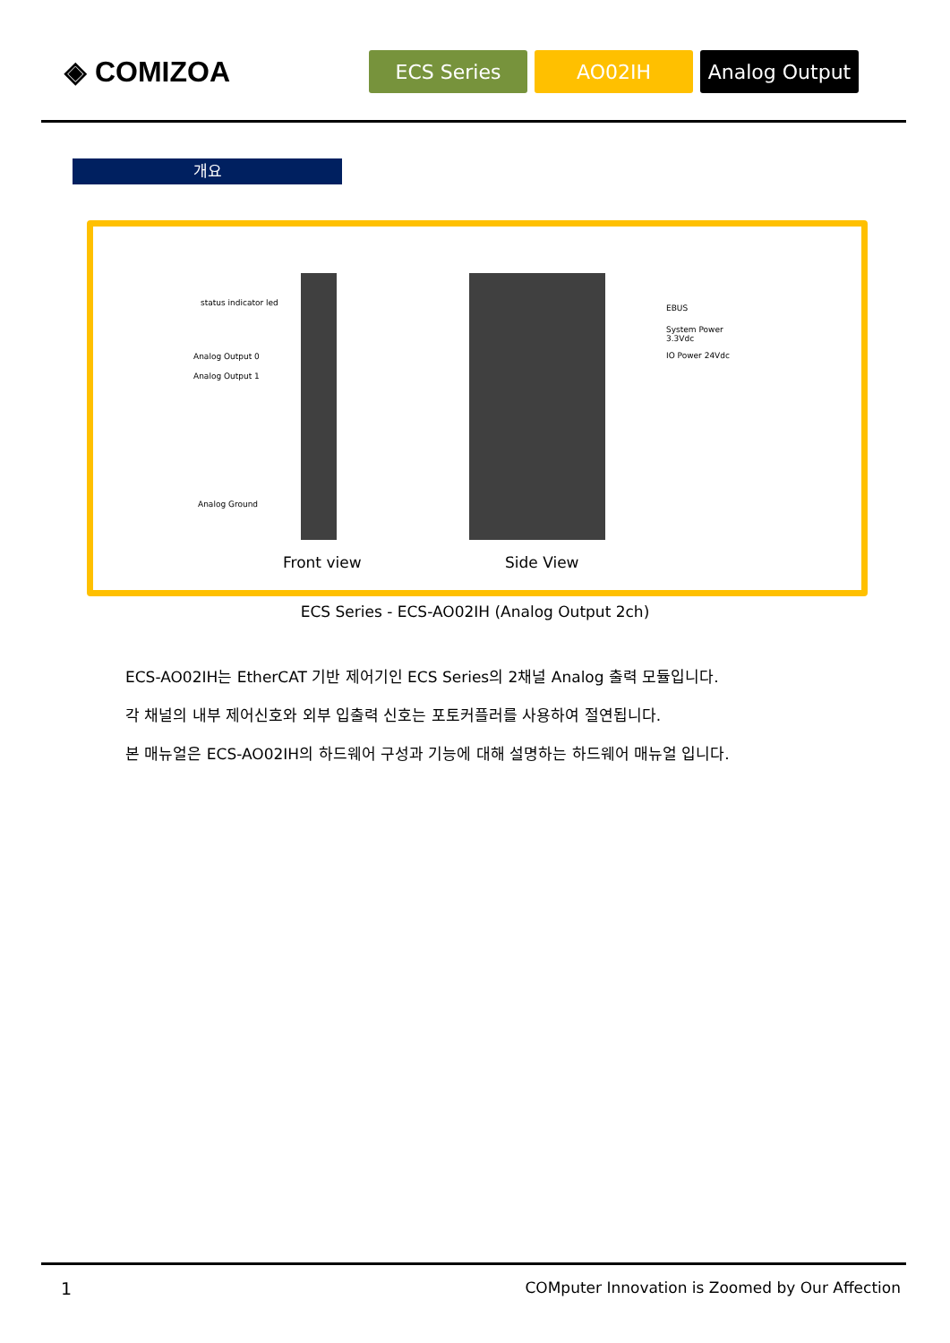◈ COMIZOA
ECS Series AO02IH Analog Output
개요
status indicator led
Analog Output 0
Analog Output 1
Analog Ground
EBUS
System Power
3.3Vdc
IO Power 24Vdc
Front view Side View
ECS Series - ECS-AO02IH (Analog Output 2ch)
ECS-AO02IH는 EtherCAT 기반 제어기인 ECS Series의 2채널 Analog 출력 모듈입니다.
각 채널의 내부 제어신호와 외부 입출력 신호는 포토커플러를 사용하여 절연됩니다.
본 매뉴얼은 ECS-AO02IH의 하드웨어 구성과 기능에 대해 설명하는 하드웨어 매뉴얼 입니다.
1
COMputer Innovation is Zoomed by Our Affection